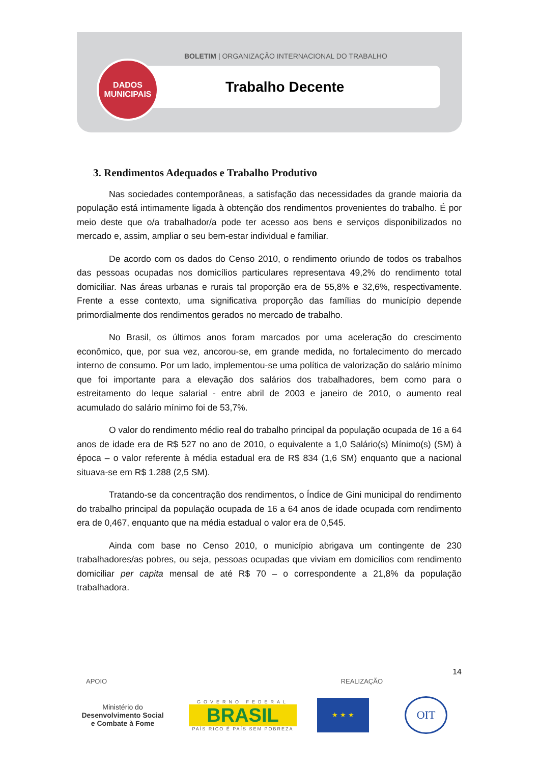BOLETIM | ORGANIZAÇÃO INTERNACIONAL DO TRABALHO
DADOS
MUNICIPAIS
Trabalho Decente
3. Rendimentos Adequados e Trabalho Produtivo
Nas sociedades contemporâneas, a satisfação das necessidades da grande maioria da população está intimamente ligada à obtenção dos rendimentos provenientes do trabalho. É por meio deste que o/a trabalhador/a pode ter acesso aos bens e serviços disponibilizados no mercado e, assim, ampliar o seu bem-estar individual e familiar.
De acordo com os dados do Censo 2010, o rendimento oriundo de todos os trabalhos das pessoas ocupadas nos domicílios particulares representava 49,2% do rendimento total domiciliar. Nas áreas urbanas e rurais tal proporção era de 55,8% e 32,6%, respectivamente. Frente a esse contexto, uma significativa proporção das famílias do município depende primordialmente dos rendimentos gerados no mercado de trabalho.
No Brasil, os últimos anos foram marcados por uma aceleração do crescimento econômico, que, por sua vez, ancorou-se, em grande medida, no fortalecimento do mercado interno de consumo. Por um lado, implementou-se uma política de valorização do salário mínimo que foi importante para a elevação dos salários dos trabalhadores, bem como para o estreitamento do leque salarial - entre abril de 2003 e janeiro de 2010, o aumento real acumulado do salário mínimo foi de 53,7%.
O valor do rendimento médio real do trabalho principal da população ocupada de 16 a 64 anos de idade era de R$ 527 no ano de 2010, o equivalente a 1,0 Salário(s) Mínimo(s) (SM) à época – o valor referente à média estadual era de R$ 834 (1,6 SM) enquanto que a nacional situava-se em R$ 1.288 (2,5 SM).
Tratando-se da concentração dos rendimentos, o Índice de Gini municipal do rendimento do trabalho principal da população ocupada de 16 a 64 anos de idade ocupada com rendimento era de 0,467, enquanto que na média estadual o valor era de 0,545.
Ainda com base no Censo 2010, o município abrigava um contingente de 230 trabalhadores/as pobres, ou seja, pessoas ocupadas que viviam em domicílios com rendimento domiciliar per capita mensal de até R$ 70 – o correspondente a 21,8% da população trabalhadora.
14
APOIO REALIZAÇÃO
Ministério do
Desenvolvimento Social
e Combate à Fome
GOVERNO FEDERAL
BRASIL
PAÍS RICO É PAÍS SEM POBREZA
★ ★ ★
OIT